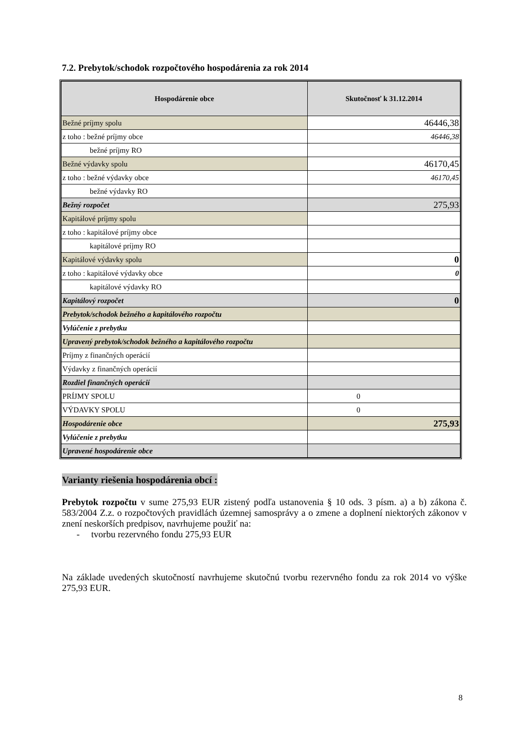7.2. Prebytok/schodok rozpočtového hospodárenia za rok 2014
| Hospodárenie obce | Skutočnosť k 31.12.2014 |
| --- | --- |
| Bežné príjmy spolu | 46446,38 |
| z toho : bežné príjmy obce | 46446,38 |
| bežné príjmy RO | |
| Bežné výdavky spolu | 46170,45 |
| z toho : bežné výdavky obce | 46170,45 |
| bežné výdavky RO | |
| Bežný rozpočet | 275,93 |
| Kapitálové príjmy spolu | |
| z toho : kapitálové príjmy obce | |
| kapitálové príjmy RO | |
| Kapitálové výdavky spolu | 0 |
| z toho : kapitálové výdavky obce | 0 |
| kapitálové výdavky RO | |
| Kapitálový rozpočet | 0 |
| Prebytok/schodok bežného a kapitálového rozpočtu | |
| Vylúčenie z prebytku | |
| Upravený prebytok/schodok bežného a kapitálového rozpočtu | |
| Príjmy z finančných operácií | |
| Výdavky z finančných operácií | |
| Rozdiel finančných operácií | |
| PRÍJMY SPOLU | 0 |
| VÝDAVKY SPOLU | 0 |
| Hospodárenie obce | 275,93 |
| Vylúčenie z prebytku | |
| Upravené hospodárenie obce | |
Varianty riešenia hospodárenia obcí :
Prebytok rozpočtu v sume 275,93 EUR zistený podľa ustanovenia § 10 ods. 3 písm. a) a b) zákona č. 583/2004 Z.z. o rozpočtových pravidlách územnej samosprávy a o zmene a doplnení niektorých zákonov v znení neskorších predpisov, navrhujeme použiť na:
- tvorbu rezervného fondu 275,93 EUR
Na základe uvedených skutočností navrhujeme skutočnú tvorbu rezervného fondu za rok 2014 vo výške 275,93 EUR.
8